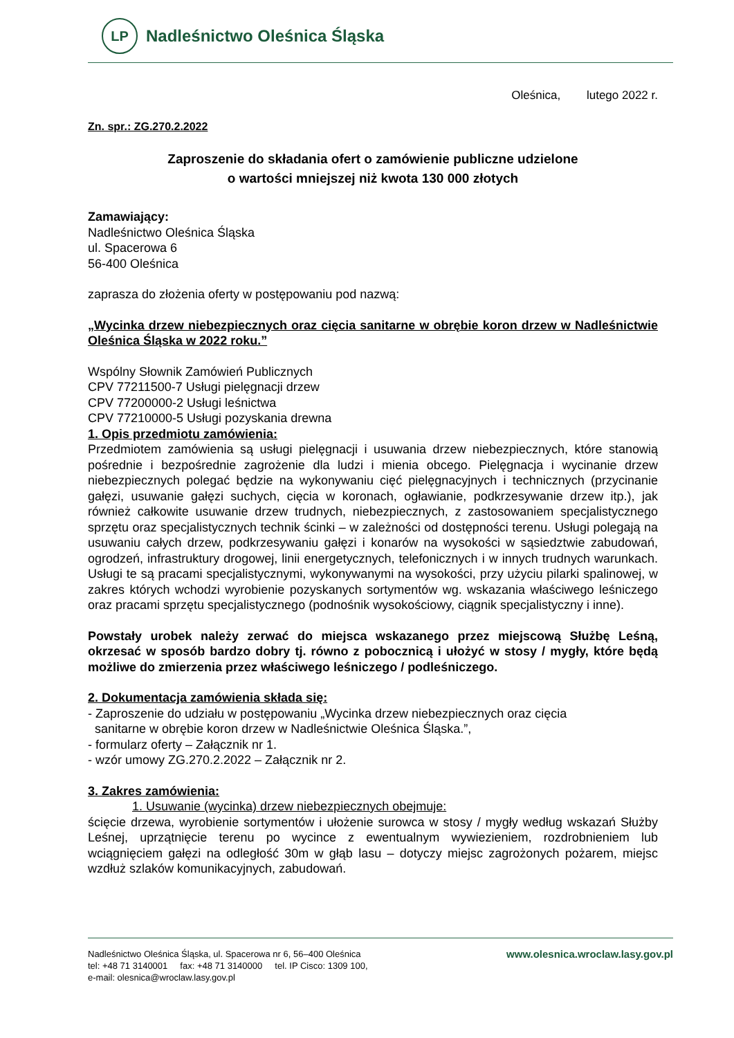LP
Nadleśnictwo Oleśnica Śląska
Oleśnica, lutego 2022 r.
Zn. spr.: ZG.270.2.2022
Zaproszenie do składania ofert o zamówienie publiczne udzielone
o wartości mniejszej niż kwota 130 000 złotych
Zamawiający:
Nadleśnictwo Oleśnica Śląska
ul. Spacerowa 6
56-400 Oleśnica
zaprasza do złożenia oferty w postępowaniu pod nazwą:
„Wycinka drzew niebezpiecznych oraz cięcia sanitarne w obrębie koron drzew w Nadleśnictwie Oleśnica Śląska w 2022 roku.”
Wspólny Słownik Zamówień Publicznych
CPV 77211500-7 Usługi pielęgnacji drzew
CPV 77200000-2 Usługi leśnictwa
CPV 77210000-5 Usługi pozyskania drewna
1. Opis przedmiotu zamówienia:
Przedmiotem zamówienia są usługi pielęgnacji i usuwania drzew niebezpiecznych, które stanowią pośrednie i bezpośrednie zagrożenie dla ludzi i mienia obcego. Pielęgnacja i wycinanie drzew niebezpiecznych polegać będzie na wykonywaniu cięć pielęgnacyjnych i technicznych (przycinanie gałęzi, usuwanie gałęzi suchych, cięcia w koronach, ogławianie, podkrzesywanie drzew itp.), jak również całkowite usuwanie drzew trudnych, niebezpiecznych, z zastosowaniem specjalistycznego sprzętu oraz specjalistycznych technik ścinki – w zależności od dostępności terenu. Usługi polegają na usuwaniu całych drzew, podkrzesywaniu gałęzi i konarów na wysokości w sąsiedztwie zabudowań, ogrodzeń, infrastruktury drogowej, linii energetycznych, telefonicznych i w innych trudnych warunkach. Usługi te są pracami specjalistycznymi, wykonywanymi na wysokości, przy użyciu pilarki spalinowej, w zakres których wchodzi wyrobienie pozyskanych sortymentów wg. wskazania właściwego leśniczego oraz pracami sprzętu specjalistycznego (podnośnik wysokościowy, ciągnik specjalistyczny i inne).
Powstały urobek należy zerwać do miejsca wskazanego przez miejscową Służbę Leśną, okrzesać w sposób bardzo dobry tj. równo z pobocznicą i ułożyć w stosy / mygły, które będą możliwe do zmierzenia przez właściwego leśniczego / podleśniczego.
2. Dokumentacja zamówienia składa się:
- Zaproszenie do udziału w postępowaniu „Wycinka drzew niebezpiecznych oraz cięcia
sanitarne w obrębie koron drzew w Nadleśnictwie Oleśnica Śląska.”,
- formularz oferty – Załącznik nr 1.
- wzór umowy ZG.270.2.2022 – Załącznik nr 2.
3. Zakres zamówienia:
1. Usuwanie (wycinka) drzew niebezpiecznych obejmuje:
ścięcie drzewa, wyrobienie sortymentów i ułożenie surowca w stosy / mygły według wskazań Służby Leśnej, uprzątnięcie terenu po wycince z ewentualnym wywiezieniem, rozdrobnieniem lub wciągnięciem gałęzi na odległość 30m w głąb lasu – dotyczy miejsc zagrożonych pożarem, miejsc wzdłuż szlaków komunikacyjnych, zabudowań.
Nadleśnictwo Oleśnica Śląska, ul. Spacerowa nr 6, 56–400 Oleśnica
tel: +48 71 3140001 fax: +48 71 3140000 tel. IP Cisco: 1309 100,
e-mail: olesnica@wroclaw.lasy.gov.pl
www.olesnica.wroclaw.lasy.gov.pl